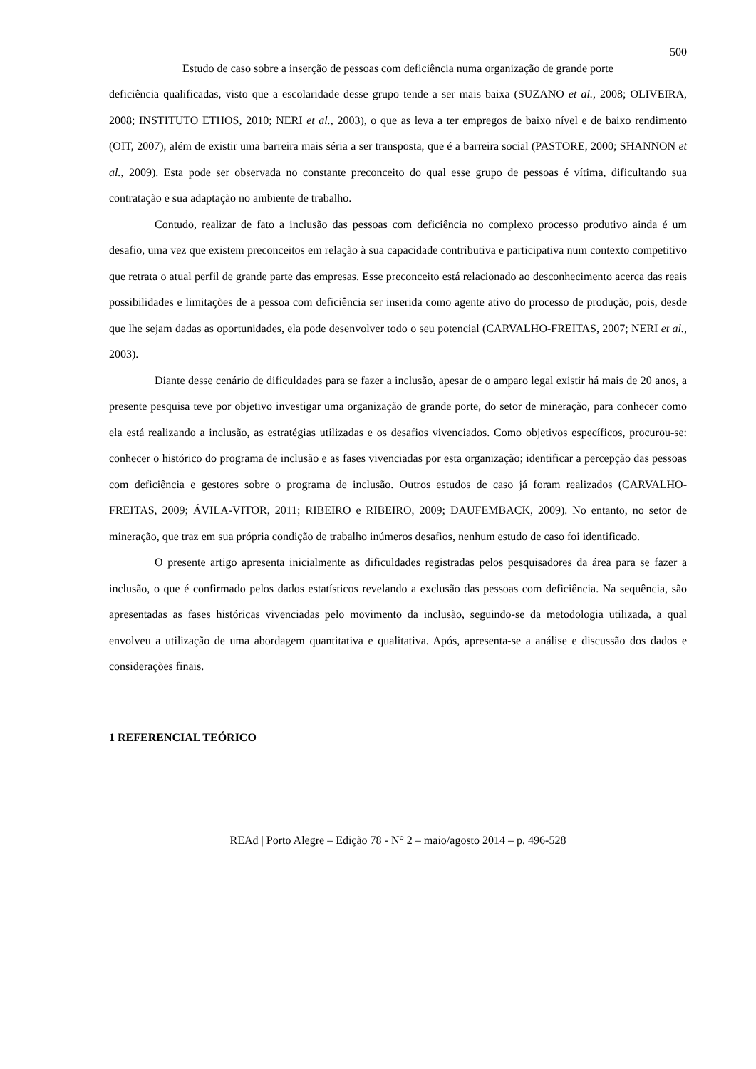500
Estudo de caso sobre a inserção de pessoas com deficiência numa organização de grande porte
deficiência qualificadas, visto que a escolaridade desse grupo tende a ser mais baixa (SUZANO et al., 2008; OLIVEIRA, 2008; INSTITUTO ETHOS, 2010; NERI et al., 2003), o que as leva a ter empregos de baixo nível e de baixo rendimento (OIT, 2007), além de existir uma barreira mais séria a ser transposta, que é a barreira social (PASTORE, 2000; SHANNON et al., 2009). Esta pode ser observada no constante preconceito do qual esse grupo de pessoas é vítima, dificultando sua contratação e sua adaptação no ambiente de trabalho.
Contudo, realizar de fato a inclusão das pessoas com deficiência no complexo processo produtivo ainda é um desafio, uma vez que existem preconceitos em relação à sua capacidade contributiva e participativa num contexto competitivo que retrata o atual perfil de grande parte das empresas. Esse preconceito está relacionado ao desconhecimento acerca das reais possibilidades e limitações de a pessoa com deficiência ser inserida como agente ativo do processo de produção, pois, desde que lhe sejam dadas as oportunidades, ela pode desenvolver todo o seu potencial (CARVALHO-FREITAS, 2007; NERI et al., 2003).
Diante desse cenário de dificuldades para se fazer a inclusão, apesar de o amparo legal existir há mais de 20 anos, a presente pesquisa teve por objetivo investigar uma organização de grande porte, do setor de mineração, para conhecer como ela está realizando a inclusão, as estratégias utilizadas e os desafios vivenciados. Como objetivos específicos, procurou-se: conhecer o histórico do programa de inclusão e as fases vivenciadas por esta organização; identificar a percepção das pessoas com deficiência e gestores sobre o programa de inclusão. Outros estudos de caso já foram realizados (CARVALHO-FREITAS, 2009; ÁVILA-VITOR, 2011; RIBEIRO e RIBEIRO, 2009; DAUFEMBACK, 2009). No entanto, no setor de mineração, que traz em sua própria condição de trabalho inúmeros desafios, nenhum estudo de caso foi identificado.
O presente artigo apresenta inicialmente as dificuldades registradas pelos pesquisadores da área para se fazer a inclusão, o que é confirmado pelos dados estatísticos revelando a exclusão das pessoas com deficiência. Na sequência, são apresentadas as fases históricas vivenciadas pelo movimento da inclusão, seguindo-se da metodologia utilizada, a qual envolveu a utilização de uma abordagem quantitativa e qualitativa. Após, apresenta-se a análise e discussão dos dados e considerações finais.
1 REFERENCIAL TEÓRICO
REAd | Porto Alegre – Edição 78 - N° 2 – maio/agosto 2014 – p. 496-528